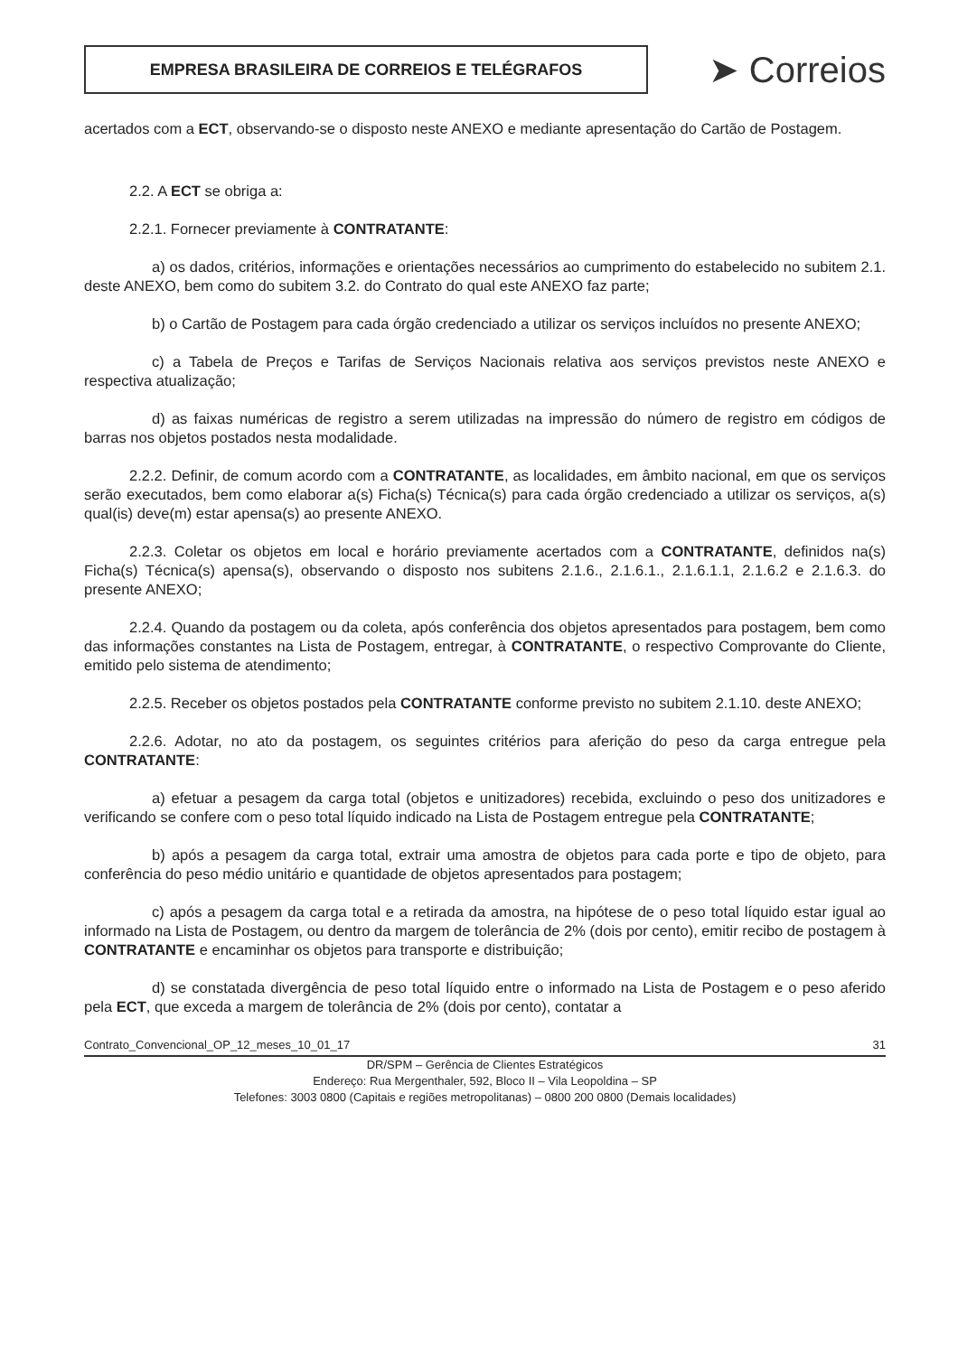EMPRESA BRASILEIRA DE CORREIOS E TELÉGRAFOS
➤ Correios
acertados com a ECT, observando-se o disposto neste ANEXO e mediante apresentação do Cartão de Postagem.
2.2. A ECT se obriga a:
2.2.1. Fornecer previamente à CONTRATANTE:
a) os dados, critérios, informações e orientações necessários ao cumprimento do estabelecido no subitem 2.1. deste ANEXO, bem como do subitem 3.2. do Contrato do qual este ANEXO faz parte;
b) o Cartão de Postagem para cada órgão credenciado a utilizar os serviços incluídos no presente ANEXO;
c) a Tabela de Preços e Tarifas de Serviços Nacionais relativa aos serviços previstos neste ANEXO e respectiva atualização;
d) as faixas numéricas de registro a serem utilizadas na impressão do número de registro em códigos de barras nos objetos postados nesta modalidade.
2.2.2. Definir, de comum acordo com a CONTRATANTE, as localidades, em âmbito nacional, em que os serviços serão executados, bem como elaborar a(s) Ficha(s) Técnica(s) para cada órgão credenciado a utilizar os serviços, a(s) qual(is) deve(m) estar apensa(s) ao presente ANEXO.
2.2.3. Coletar os objetos em local e horário previamente acertados com a CONTRATANTE, definidos na(s) Ficha(s) Técnica(s) apensa(s), observando o disposto nos subitens 2.1.6., 2.1.6.1., 2.1.6.1.1, 2.1.6.2 e 2.1.6.3. do presente ANEXO;
2.2.4. Quando da postagem ou da coleta, após conferência dos objetos apresentados para postagem, bem como das informações constantes na Lista de Postagem, entregar, à CONTRATANTE, o respectivo Comprovante do Cliente, emitido pelo sistema de atendimento;
2.2.5. Receber os objetos postados pela CONTRATANTE conforme previsto no subitem 2.1.10. deste ANEXO;
2.2.6. Adotar, no ato da postagem, os seguintes critérios para aferição do peso da carga entregue pela CONTRATANTE:
a) efetuar a pesagem da carga total (objetos e unitizadores) recebida, excluindo o peso dos unitizadores e verificando se confere com o peso total líquido indicado na Lista de Postagem entregue pela CONTRATANTE;
b) após a pesagem da carga total, extrair uma amostra de objetos para cada porte e tipo de objeto, para conferência do peso médio unitário e quantidade de objetos apresentados para postagem;
c) após a pesagem da carga total e a retirada da amostra, na hipótese de o peso total líquido estar igual ao informado na Lista de Postagem, ou dentro da margem de tolerância de 2% (dois por cento), emitir recibo de postagem à CONTRATANTE e encaminhar os objetos para transporte e distribuição;
d) se constatada divergência de peso total líquido entre o informado na Lista de Postagem e o peso aferido pela ECT, que exceda a margem de tolerância de 2% (dois por cento), contatar a
Contrato_Convencional_OP_12_meses_10_01_17 31
DR/SPM – Gerência de Clientes Estratégicos
Endereço: Rua Mergenthaler, 592, Bloco II – Vila Leopoldina – SP
Telefones: 3003 0800 (Capitais e regiões metropolitanas) – 0800 200 0800 (Demais localidades)